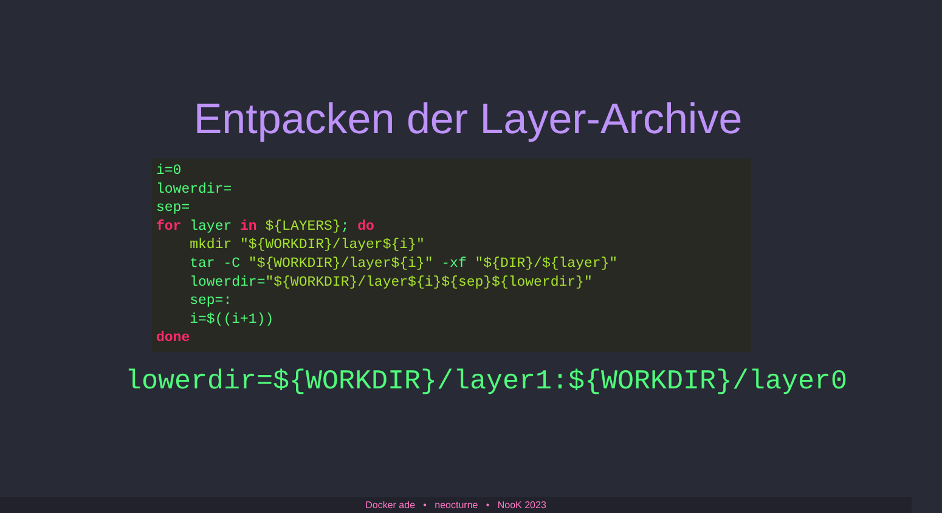Entpacken der Layer-Archive
i=0
lowerdir=
sep=
for layer in ${LAYERS}; do
    mkdir "${WORKDIR}/layer${i}"
    tar -C "${WORKDIR}/layer${i}" -xf "${DIR}/${layer}"
    lowerdir="${WORKDIR}/layer${i}${sep}${lowerdir}"
    sep=:
    i=$((i+1))
done
lowerdir=${WORKDIR}/layer1:${WORKDIR}/layer0
Docker ade • neocturne • NooK 2023